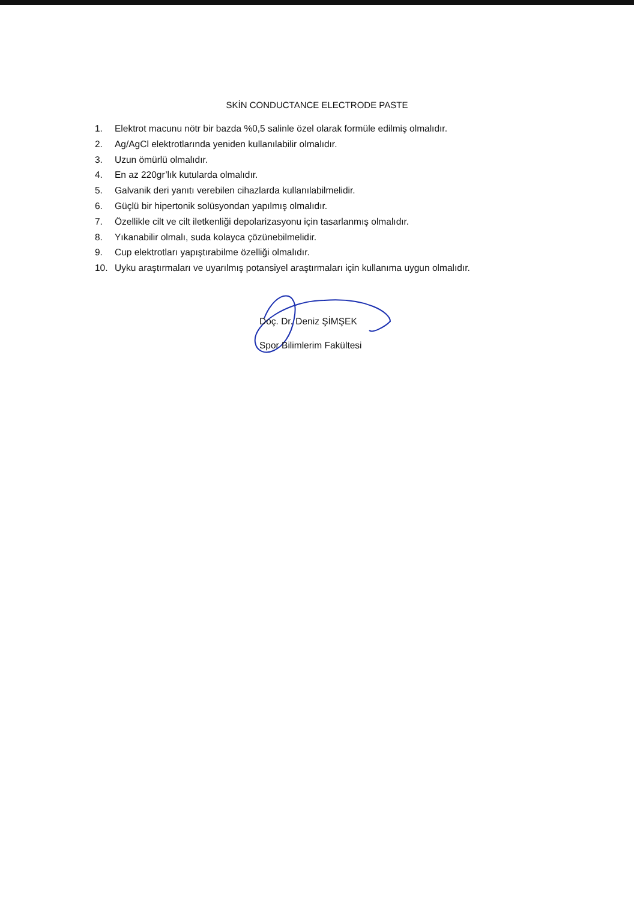SKİN CONDUCTANCE ELECTRODE PASTE
1. Elektrot macunu nötr bir bazda %0,5 salinle özel olarak formüle edilmiş olmalıdır.
2. Ag/AgCl elektrotlarında yeniden kullanılabilir olmalıdır.
3. Uzun ömürlü olmalıdır.
4. En az 220gr’lık kutularda olmalıdır.
5. Galvanik deri yanıtı verebilen cihazlarda kullanılabilmelidir.
6. Güçlü bir hipertonik solüsyondan yapılmış olmalıdır.
7. Özellikle cilt ve cilt iletkenliği depolarizasyonu için tasarlanmış olmalıdır.
8. Yıkanabilir olmalı, suda kolayca çözünebilmelidir.
9. Cup elektrotları yapıştırabilme özelliği olmalıdır.
10. Uyku araştırmaları ve uyarılmış potansiyel araştırmaları için kullanıma uygun olmalıdır.
Doç. Dr. Deniz ŞİMŞEK
Spor Bilimlerim Fakültesi